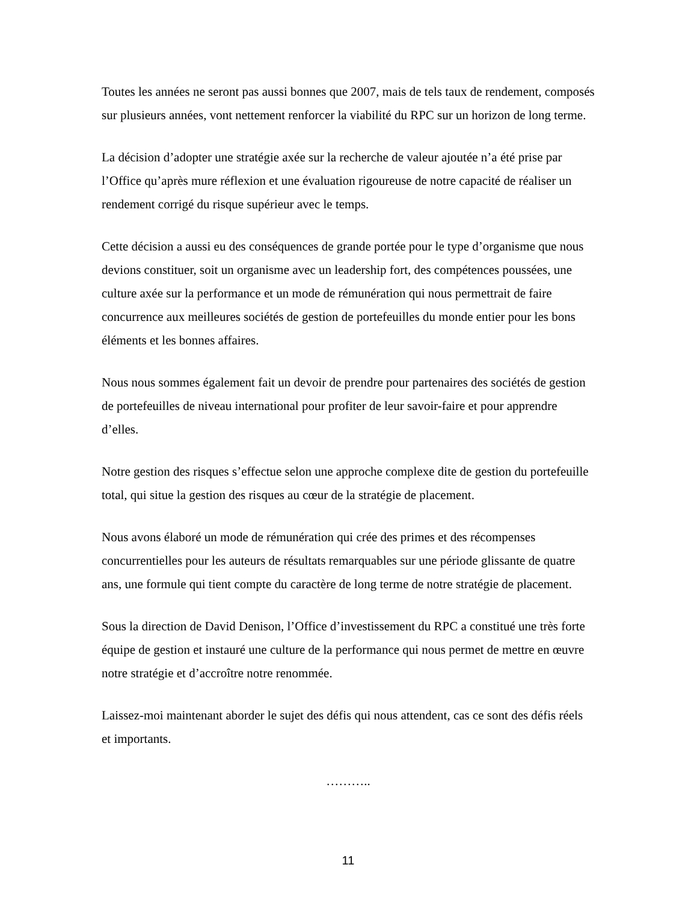Toutes les années ne seront pas aussi bonnes que 2007, mais de tels taux de rendement, composés sur plusieurs années, vont nettement renforcer la viabilité du RPC sur un horizon de long terme.
La décision d’adopter une stratégie axée sur la recherche de valeur ajoutée n’a été prise par l’Office qu’après mure réflexion et une évaluation rigoureuse de notre capacité de réaliser un rendement corrigé du risque supérieur avec le temps.
Cette décision a aussi eu des conséquences de grande portée pour le type d’organisme que nous devions constituer, soit un organisme avec un leadership fort, des compétences poussées, une culture axée sur la performance et un mode de rémunération qui nous permettrait de faire concurrence aux meilleures sociétés de gestion de portefeuilles du monde entier pour les bons éléments et les bonnes affaires.
Nous nous sommes également fait un devoir de prendre pour partenaires des sociétés de gestion de portefeuilles de niveau international pour profiter de leur savoir-faire et pour apprendre d’elles.
Notre gestion des risques s’effectue selon une approche complexe dite de gestion du portefeuille total, qui situe la gestion des risques au cœur de la stratégie de placement.
Nous avons élaboré un mode de rémunération qui crée des primes et des récompenses concurrentielles pour les auteurs de résultats remarquables sur une période glissante de quatre ans, une formule qui tient compte du caractère de long terme de notre stratégie de placement.
Sous la direction de David Denison, l’Office d’investissement du RPC a constitué une très forte équipe de gestion et instauré une culture de la performance qui nous permet de mettre en œuvre notre stratégie et d’accroître notre renommée.
Laissez-moi maintenant aborder le sujet des défis qui nous attendent, cas ce sont des défis réels et importants.
………..
11